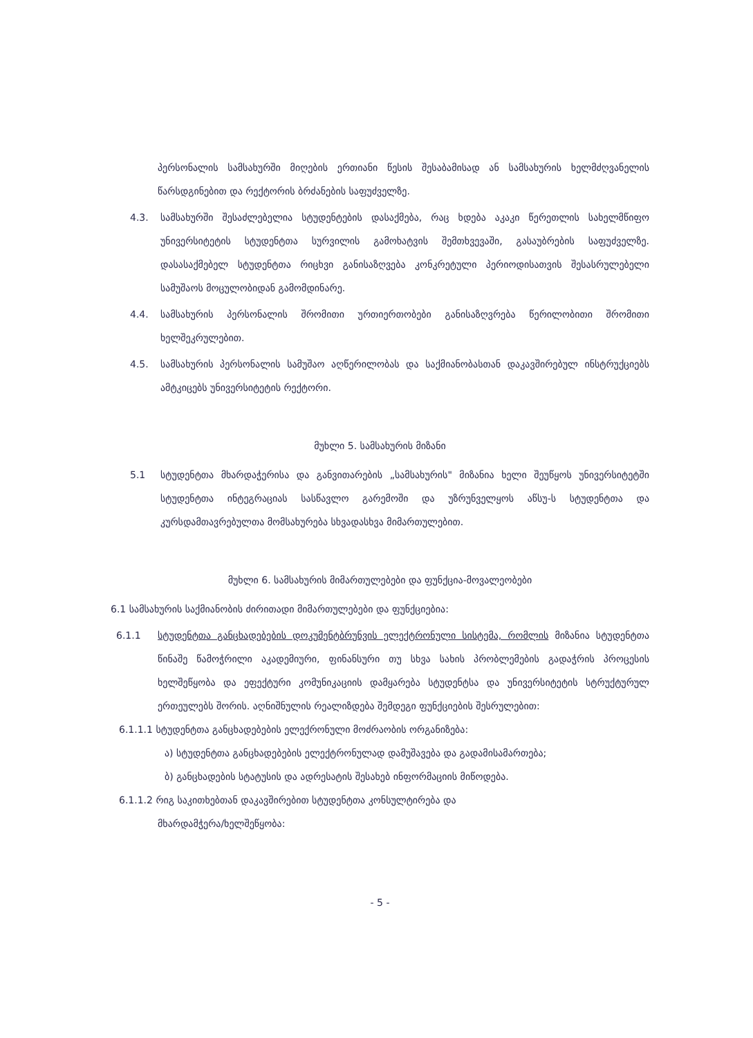პერსონალის სამსახურში მიღების ერთიანი წესის შესაბამისად ან სამსახურის ხელმძღვანელის წარსდგინებით და რექტორის ბრძანების საფუძველზე.
4.3. სამსახურში შესაძლებელია სტუდენტების დასაქმება, რაც ხდება აკაკი წერეთლის სახელმწიფო უნივერსიტეტის სტუდენტთა სურვილის გამოხატვის შემთხვევაში, გასაუბრების საფუძველზე. დასასაქმებელ სტუდენტთა რიცხვი განისაზღვება კონკრეტული პერიოდისათვის შესასრულებელი სამუშაოს მოცულობიდან გამომდინარე.
4.4. სამსახურის პერსონალის შრომითი ურთიერთობები განისაზღვრება წერილობითი შრომითი ხელშეკრულებით.
4.5. სამსახურის პერსონალის სამუშაო აღწერილობას და საქმიანობასთან დაკავშირებულ ინსტრუქციებს ამტკიცებს უნივერსიტეტის რექტორი.
მუხლი 5. სამსახურის მიზანი
5.1 სტუდენტთა მხარდაჭერისა და განვითარების „სამსახურის" მიზანია ხელი შეუწყოს უნივერსიტეტში სტუდენტთა ინტეგრაციას სასწავლო გარემოში და უზრუნველყოს აწსუ-ს სტუდენტთა და კურსდამთავრებულთა მომსახურება სხვადასხვა მიმართულებით.
მუხლი 6. სამსახურის მიმართულებები და ფუნქცია-მოვალეობები
6.1 სამსახურის საქმიანობის ძირითადი მიმართულებები და ფუნქციებია:
6.1.1 სტუდენტთა განცხადებების დოკუმენტბრუნვის ელექტრონული სისტემა, რომლის მიზანია სტუდენტთა წინაშე წამოჭრილი აკადემიური, ფინანსური თუ სხვა სახის პრობლემების გადაჭრის პროცესის ხელშეწყობა და ეფექტური კომუნიკაციის დამყარება სტუდენტსა და უნივერსიტეტის სტრუქტურულ ერთეულებს შორის. აღნიშნულის რეალიზდება შემდეგი ფუნქციების შესრულებით:
6.1.1.1 სტუდენტთა განცხადებების ელექრონული მოძრაობის ორგანიზება:
ა) სტუდენტთა განცხადებების ელექტრონულად დამუშავება და გადამისამართება;
ბ) განცხადების სტატუსის და ადრესატის შესახებ ინფორმაციის მიწოდება.
6.1.1.2 რიგ საკითხებთან დაკავშირებით სტუდენტთა კონსულტირება და
მხარდამჭერა/ხელშეწყობა:
- 5 -